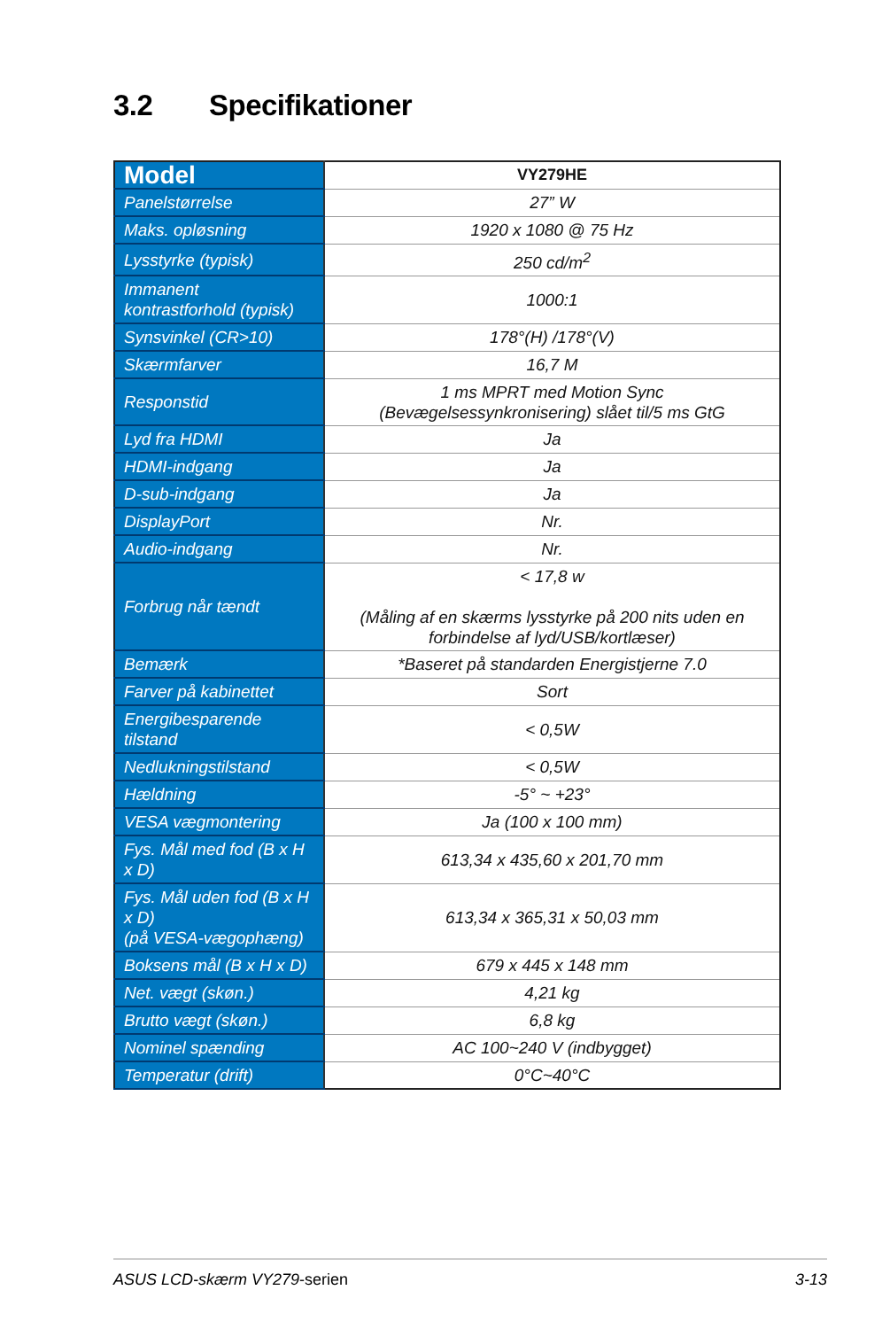3.2 Specifikationer
| Model | VY279HE |
| Panelstørrelse | 27” W |
| Maks. opløsning | 1920 x 1080 @ 75 Hz |
| Lysstyrke (typisk) | 250 cd/m<sup>2</sup> |
| Immanent kontrastforhold (typisk) | 1000:1 |
| Synsvinkel (CR>10) | 178°(H) /178°(V) |
| Skærmfarver | 16,7 M |
| Responstid | 1 ms MPRT med Motion Sync (Bevægelsessynkronisering) slået til/5 ms GtG |
| Lyd fra HDMI | Ja |
| HDMI-indgang | Ja |
| D-sub-indgang | Ja |
| DisplayPort | Nr. |
| Audio-indgang | Nr. |
| Forbrug når tændt | < 17,8 w (Måling af en skærms lysstyrke på 200 nits uden en forbindelse af lyd/USB/kortlæser) |
| Bemærk | *Baseret på standarden Energistjerne 7.0 |
| Farver på kabinettet | Sort |
| Energibesparende tilstand | < 0,5W |
| Nedlukningstilstand | < 0,5W |
| Hældning | -5° ~ +23° |
| VESA vægmontering | Ja (100 x 100 mm) |
| Fys. Mål med fod (B x H x D) | 613,34 x 435,60 x 201,70 mm |
| Fys. Mål uden fod (B x H x D) (på VESA-vægophæng) | 613,34 x 365,31 x 50,03 mm |
| Boksens mål (B x H x D) | 679 x 445 x 148 mm |
| Net. vægt (skøn.) | 4,21 kg |
| Brutto vægt (skøn.) | 6,8 kg |
| Nominel spænding | AC 100~240 V (indbygget) |
| Temperatur (drift) | 0°C~40°C |
ASUS LCD-skærm VY279-serien 3-13